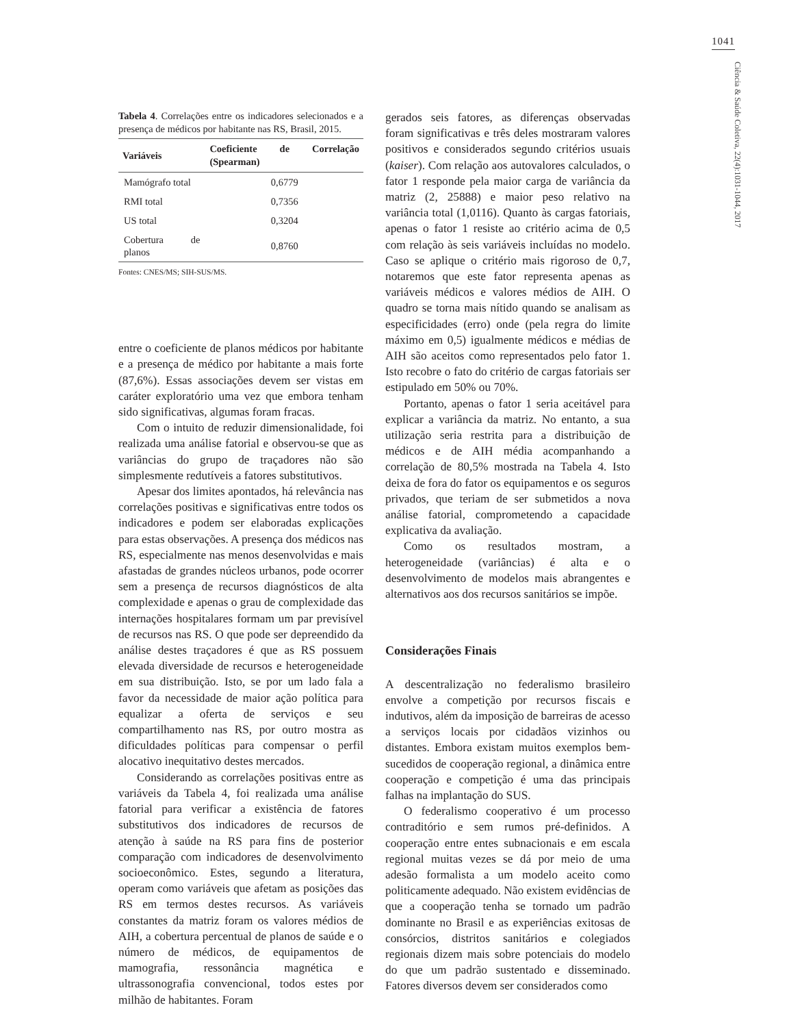1041
Ciência & Saúde Coletiva, 22(4):1031-1044, 2017
Tabela 4. Correlações entre os indicadores selecionados e a presença de médicos por habitante nas RS, Brasil, 2015.
| Variáveis | Coeficiente de Correlação (Spearman) |
| --- | --- |
| Mamógrafo total | 0,6779 |
| RMI total | 0,7356 |
| US total | 0,3204 |
| Cobertura de planos | 0,8760 |
Fontes: CNES/MS; SIH-SUS/MS.
entre o coeficiente de planos médicos por habitante e a presença de médico por habitante a mais forte (87,6%). Essas associações devem ser vistas em caráter exploratório uma vez que embora tenham sido significativas, algumas foram fracas.
Com o intuito de reduzir dimensionalidade, foi realizada uma análise fatorial e observou-se que as variâncias do grupo de traçadores não são simplesmente redutíveis a fatores substitutivos.
Apesar dos limites apontados, há relevância nas correlações positivas e significativas entre todos os indicadores e podem ser elaboradas explicações para estas observações. A presença dos médicos nas RS, especialmente nas menos desenvolvidas e mais afastadas de grandes núcleos urbanos, pode ocorrer sem a presença de recursos diagnósticos de alta complexidade e apenas o grau de complexidade das internações hospitalares formam um par previsível de recursos nas RS. O que pode ser depreendido da análise destes traçadores é que as RS possuem elevada diversidade de recursos e heterogeneidade em sua distribuição. Isto, se por um lado fala a favor da necessidade de maior ação política para equalizar a oferta de serviços e seu compartilhamento nas RS, por outro mostra as dificuldades políticas para compensar o perfil alocativo inequitativo destes mercados.
Considerando as correlações positivas entre as variáveis da Tabela 4, foi realizada uma análise fatorial para verificar a existência de fatores substitutivos dos indicadores de recursos de atenção à saúde na RS para fins de posterior comparação com indicadores de desenvolvimento socioeconômico. Estes, segundo a literatura, operam como variáveis que afetam as posições das RS em termos destes recursos. As variáveis constantes da matriz foram os valores médios de AIH, a cobertura percentual de planos de saúde e o número de médicos, de equipamentos de mamografia, ressonância magnética e ultrassonografia convencional, todos estes por milhão de habitantes. Foram
gerados seis fatores, as diferenças observadas foram significativas e três deles mostraram valores positivos e considerados segundo critérios usuais (kaiser). Com relação aos autovalores calculados, o fator 1 responde pela maior carga de variância da matriz (2, 25888) e maior peso relativo na variância total (1,0116). Quanto às cargas fatoriais, apenas o fator 1 resiste ao critério acima de 0,5 com relação às seis variáveis incluídas no modelo. Caso se aplique o critério mais rigoroso de 0,7, notaremos que este fator representa apenas as variáveis médicos e valores médios de AIH. O quadro se torna mais nítido quando se analisam as especificidades (erro) onde (pela regra do limite máximo em 0,5) igualmente médicos e médias de AIH são aceitos como representados pelo fator 1. Isto recobre o fato do critério de cargas fatoriais ser estipulado em 50% ou 70%.
Portanto, apenas o fator 1 seria aceitável para explicar a variância da matriz. No entanto, a sua utilização seria restrita para a distribuição de médicos e de AIH média acompanhando a correlação de 80,5% mostrada na Tabela 4. Isto deixa de fora do fator os equipamentos e os seguros privados, que teriam de ser submetidos a nova análise fatorial, comprometendo a capacidade explicativa da avaliação.
Como os resultados mostram, a heterogeneidade (variâncias) é alta e o desenvolvimento de modelos mais abrangentes e alternativos aos dos recursos sanitários se impõe.
Considerações Finais
A descentralização no federalismo brasileiro envolve a competição por recursos fiscais e indutivos, além da imposição de barreiras de acesso a serviços locais por cidadãos vizinhos ou distantes. Embora existam muitos exemplos bem-sucedidos de cooperação regional, a dinâmica entre cooperação e competição é uma das principais falhas na implantação do SUS.
O federalismo cooperativo é um processo contraditório e sem rumos pré-definidos. A cooperação entre entes subnacionais e em escala regional muitas vezes se dá por meio de uma adesão formalista a um modelo aceito como politicamente adequado. Não existem evidências de que a cooperação tenha se tornado um padrão dominante no Brasil e as experiências exitosas de consórcios, distritos sanitários e colegiados regionais dizem mais sobre potenciais do modelo do que um padrão sustentado e disseminado. Fatores diversos devem ser considerados como